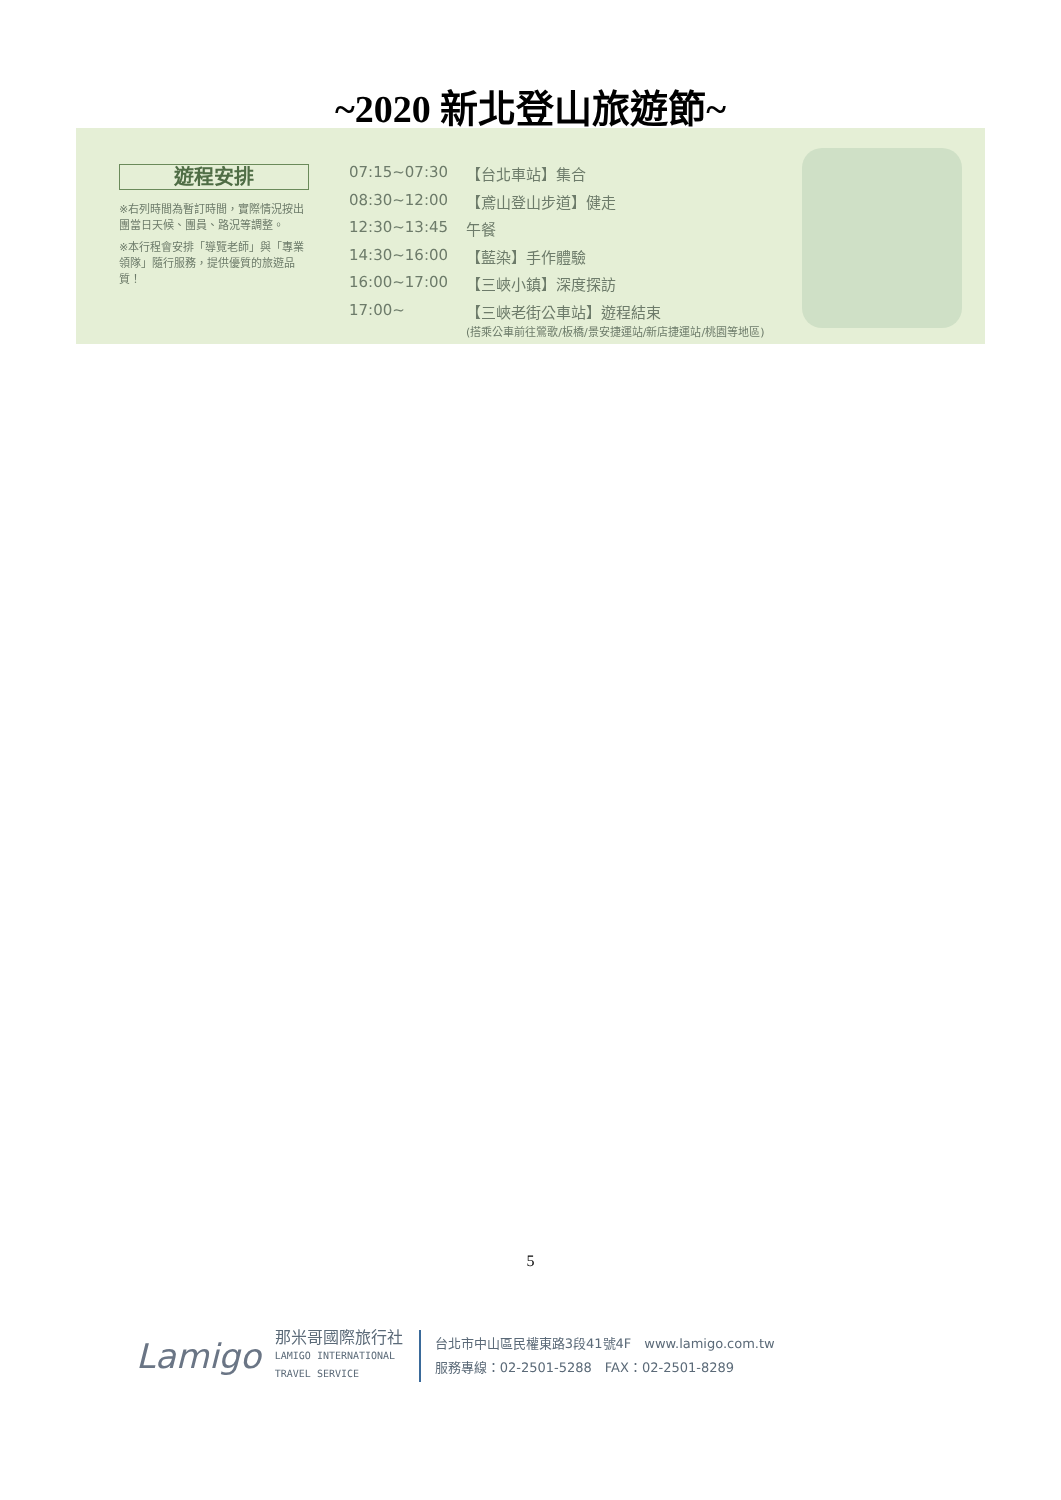~2020 新北登山旅遊節~
遊程安排
※右列時間為暫訂時間，實際情況按出團當日天候、團員、路況等調整。
※本行程會安排「導覽老師」與「專業領隊」隨行服務，提供優質的旅遊品質！
| 07:15~07:30 | 【台北車站】集合 |
| 08:30~12:00 | 【鳶山登山步道】健走 |
| 12:30~13:45 | 午餐 |
| 14:30~16:00 | 【藍染】手作體驗 |
| 16:00~17:00 | 【三峽小鎮】深度探訪 |
| 17:00~ | 【三峽老街公車站】遊程結束 (搭乘公車前往鶯歌/板橋/景安捷運站/新店捷運站/桃園等地區) |
5
Lamigo
那米哥國際旅行社
LAMIGO INTERNATIONAL
TRAVEL SERVICE
台北市中山區民權東路3段41號4F　www.lamigo.com.tw
服務專線：02-2501-5288　FAX：02-2501-8289